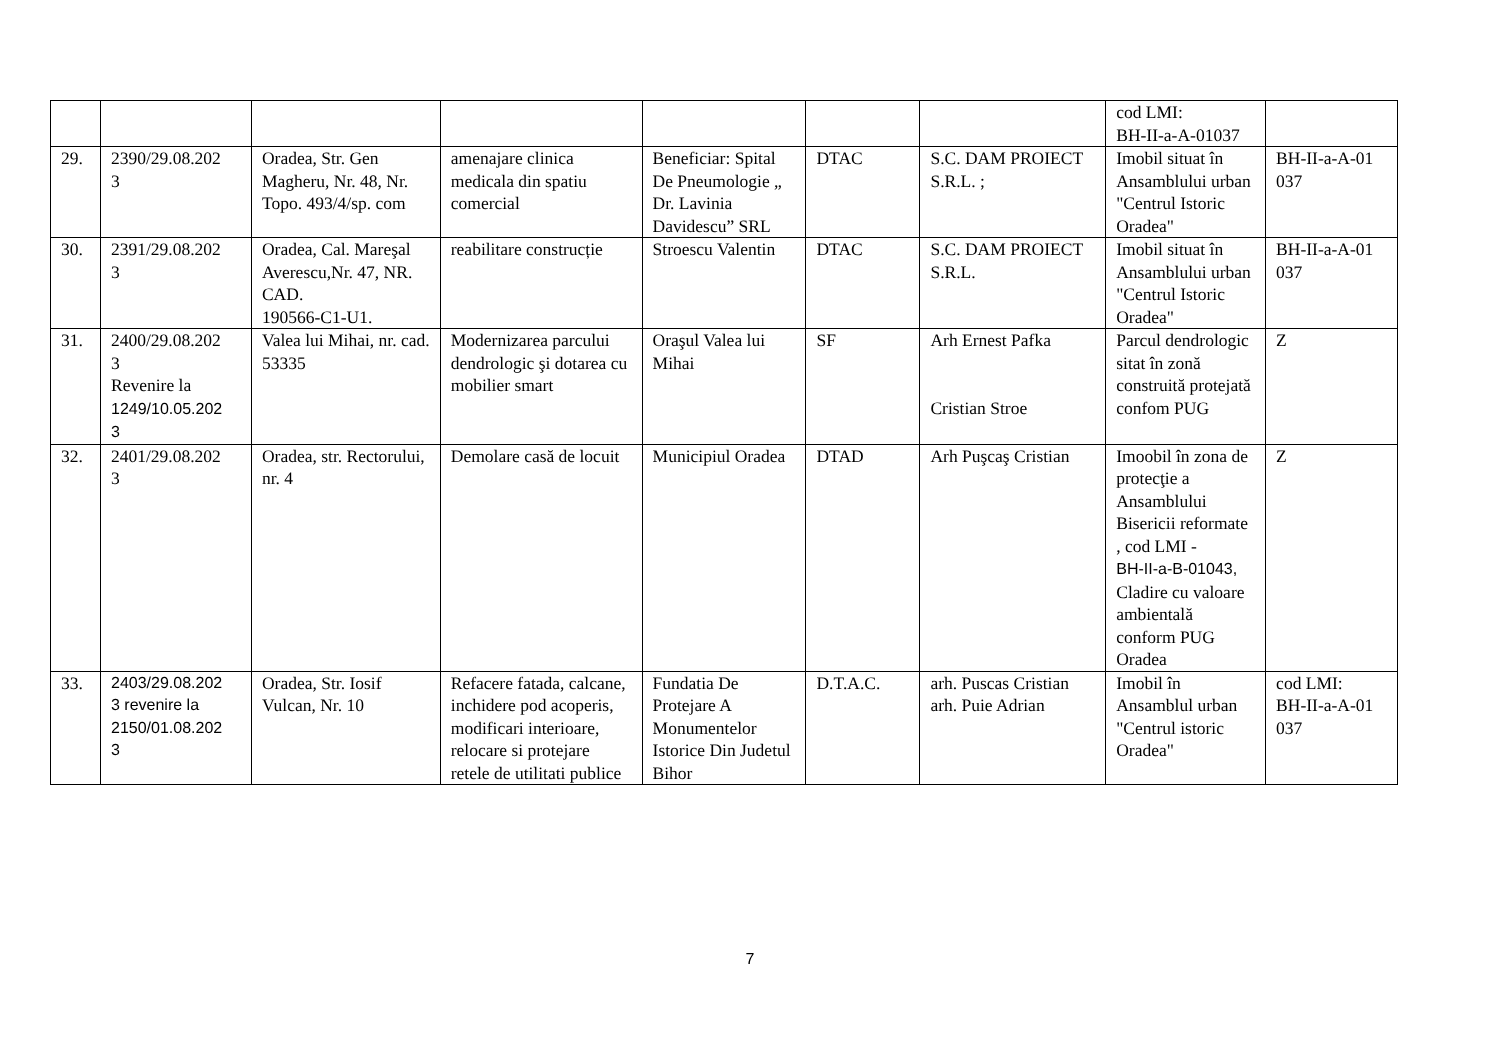| | | | | | | | cod LMI: BH-II-a-A-01037 | |
| 29. | 2390/29.08.202 3 | Oradea, Str. Gen Magheru, Nr. 48, Nr. Topo. 493/4/sp. com | amenajare clinica medicala din spatiu comercial | Beneficiar: Spital De Pneumologie „ Dr. Lavinia Davidescu” SRL | DTAC | S.C. DAM PROIECT S.R.L. ; | Imobil situat în Ansamblului urban "Centrul Istoric Oradea" | BH-II-a-A-01 037 |
| 30. | 2391/29.08.202 3 | Oradea, Cal. Mareşal Averescu,Nr. 47, NR. CAD. 190566-C1-U1. | reabilitare construcție | Stroescu Valentin | DTAC | S.C. DAM PROIECT S.R.L. | Imobil situat în Ansamblului urban "Centrul Istoric Oradea" | BH-II-a-A-01 037 |
| 31. | 2400/29.08.202 3 Revenire la 1249/10.05.202 3 | Valea lui Mihai, nr. cad. 53335 | Modernizarea parcului dendrologic şi dotarea cu mobilier smart | Oraşul Valea lui Mihai | SF | Arh Ernest Pafka Cristian Stroe | Parcul dendrologic sitat în zonă construită protejată confom PUG | Z |
| 32. | 2401/29.08.202 3 | Oradea, str. Rectorului, nr. 4 | Demolare casă de locuit | Municipiul Oradea | DTAD | Arh Puşcaş Cristian | Imoobil în zona de protecţie a Ansamblului Bisericii reformate , cod LMI - BH-II-a-B-01043, Cladire cu valoare ambientală conform PUG Oradea | Z |
| 33. | 2403/29.08.202 3 revenire la 2150/01.08.202 3 | Oradea, Str. Iosif Vulcan, Nr. 10 | Refacere fatada, calcane, inchidere pod acoperis, modificari interioare, relocare si protejare retele de utilitati publice | Fundatia De Protejare A Monumentelor Istorice Din Judetul Bihor | D.T.A.C. | arh. Puscas Cristian arh. Puie Adrian | Imobil în Ansamblul urban "Centrul istoric Oradea" | cod LMI: BH-II-a-A-01 037 |
7